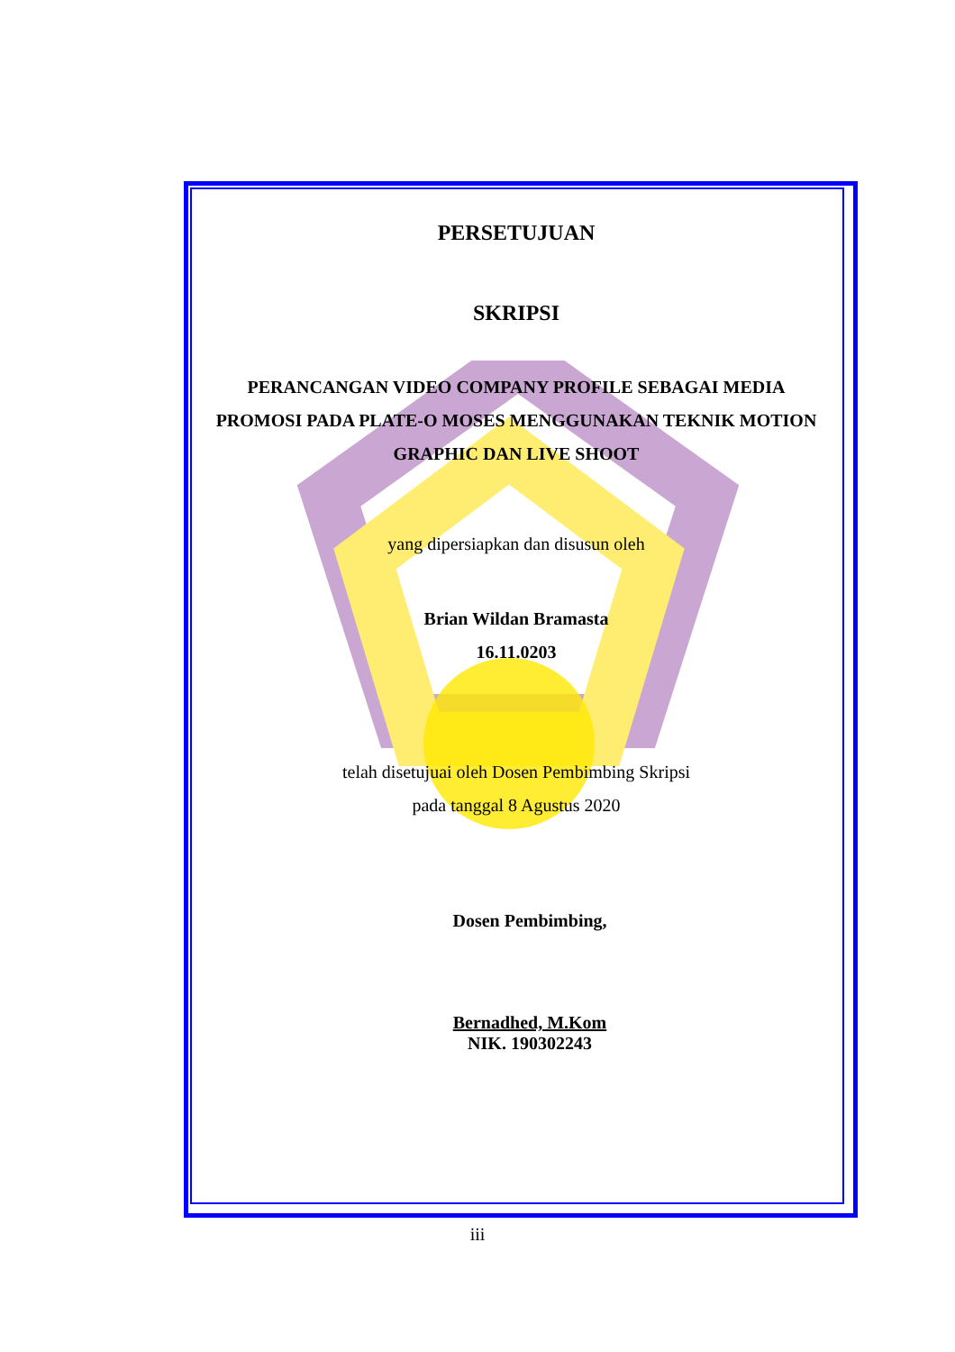PERSETUJUAN
SKRIPSI
PERANCANGAN VIDEO COMPANY PROFILE SEBAGAI MEDIA PROMOSI PADA PLATE-O MOSES MENGGUNAKAN TEKNIK MOTION GRAPHIC DAN LIVE SHOOT
yang dipersiapkan dan disusun oleh
Brian Wildan Bramasta
16.11.0203
telah disetujuai oleh Dosen Pembimbing Skripsi
pada tanggal 8 Agustus 2020
Dosen Pembimbing,
Bernadhed, M.Kom
NIK. 190302243
iii